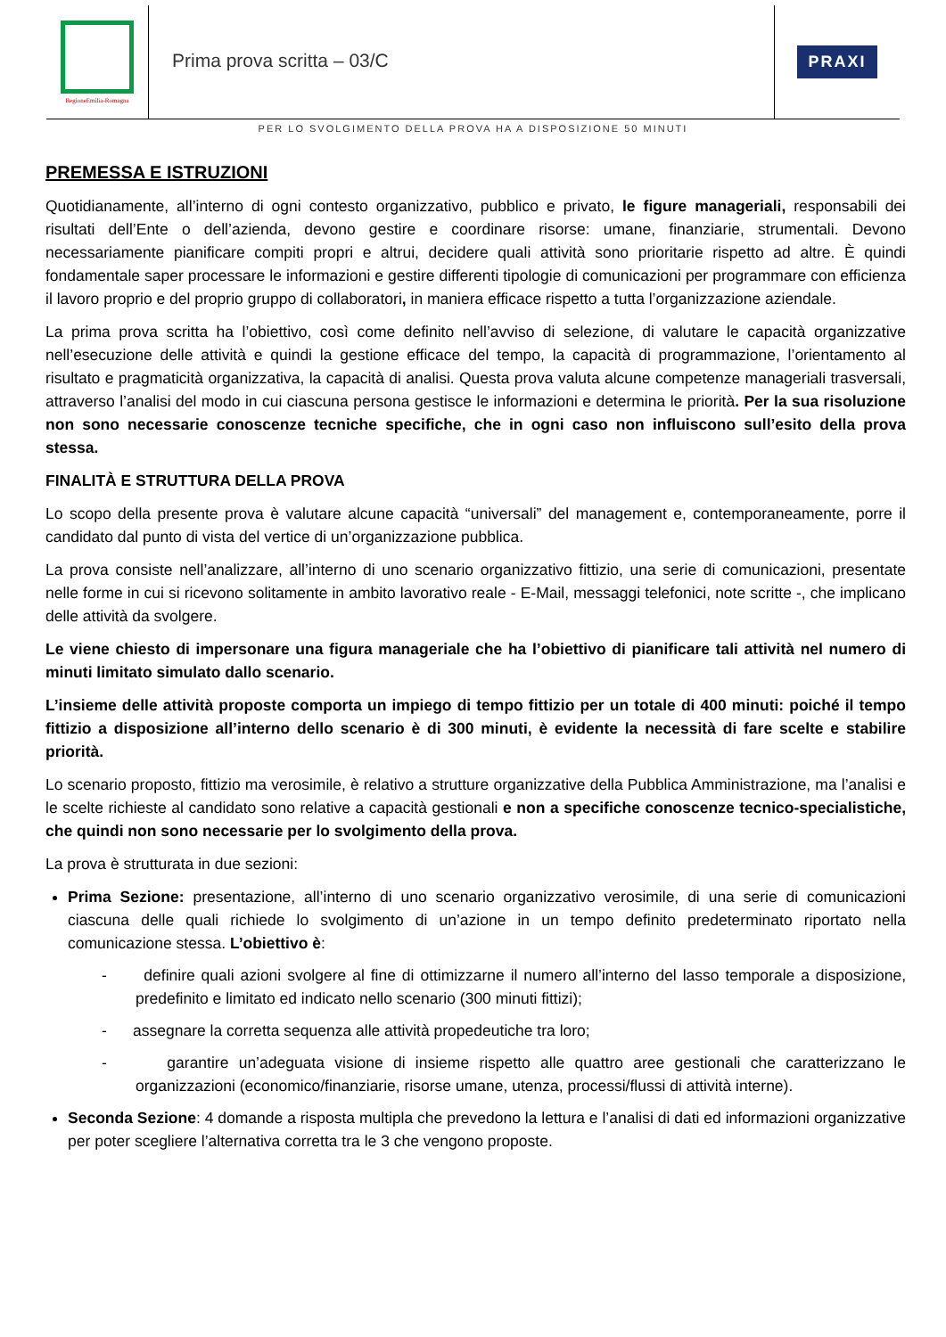RegioneEmilia-Romagna
Prima prova scritta – 03/C
PRAXI
PER LO SVOLGIMENTO DELLA PROVA HA A DISPOSIZIONE 50 MINUTI
PREMESSA E ISTRUZIONI
Quotidianamente, all’interno di ogni contesto organizzativo, pubblico e privato, le figure manageriali, responsabili dei risultati dell’Ente o dell’azienda, devono gestire e coordinare risorse: umane, finanziarie, strumentali. Devono necessariamente pianificare compiti propri e altrui, decidere quali attività sono prioritarie rispetto ad altre. È quindi fondamentale saper processare le informazioni e gestire differenti tipologie di comunicazioni per programmare con efficienza il lavoro proprio e del proprio gruppo di collaboratori, in maniera efficace rispetto a tutta l’organizzazione aziendale.
La prima prova scritta ha l’obiettivo, così come definito nell’avviso di selezione, di valutare le capacità organizzative nell’esecuzione delle attività e quindi la gestione efficace del tempo, la capacità di programmazione, l’orientamento al risultato e pragmaticità organizzativa, la capacità di analisi. Questa prova valuta alcune competenze manageriali trasversali, attraverso l’analisi del modo in cui ciascuna persona gestisce le informazioni e determina le priorità. Per la sua risoluzione non sono necessarie conoscenze tecniche specifiche, che in ogni caso non influiscono sull’esito della prova stessa.
FINALITÀ E STRUTTURA DELLA PROVA
Lo scopo della presente prova è valutare alcune capacità “universali” del management e, contemporaneamente, porre il candidato dal punto di vista del vertice di un’organizzazione pubblica.
La prova consiste nell’analizzare, all’interno di uno scenario organizzativo fittizio, una serie di comunicazioni, presentate nelle forme in cui si ricevono solitamente in ambito lavorativo reale - E-Mail, messaggi telefonici, note scritte -, che implicano delle attività da svolgere.
Le viene chiesto di impersonare una figura manageriale che ha l’obiettivo di pianificare tali attività nel numero di minuti limitato simulato dallo scenario.
L’insieme delle attività proposte comporta un impiego di tempo fittizio per un totale di 400 minuti: poiché il tempo fittizio a disposizione all’interno dello scenario è di 300 minuti, è evidente la necessità di fare scelte e stabilire priorità.
Lo scenario proposto, fittizio ma verosimile, è relativo a strutture organizzative della Pubblica Amministrazione, ma l’analisi e le scelte richieste al candidato sono relative a capacità gestionali e non a specifiche conoscenze tecnico-specialistiche, che quindi non sono necessarie per lo svolgimento della prova.
La prova è strutturata in due sezioni:
Prima Sezione: presentazione, all’interno di uno scenario organizzativo verosimile, di una serie di comunicazioni ciascuna delle quali richiede lo svolgimento di un’azione in un tempo definito predeterminato riportato nella comunicazione stessa. L’obiettivo è:
- definire quali azioni svolgere al fine di ottimizzarne il numero all’interno del lasso temporale a disposizione, predefinito e limitato ed indicato nello scenario (300 minuti fittizi);
- assegnare la corretta sequenza alle attività propedeutiche tra loro;
- garantire un’adeguata visione di insieme rispetto alle quattro aree gestionali che caratterizzano le organizzazioni (economico/finanziarie, risorse umane, utenza, processi/flussi di attività interne).
Seconda Sezione: 4 domande a risposta multipla che prevedono la lettura e l’analisi di dati ed informazioni organizzative per poter scegliere l’alternativa corretta tra le 3 che vengono proposte.